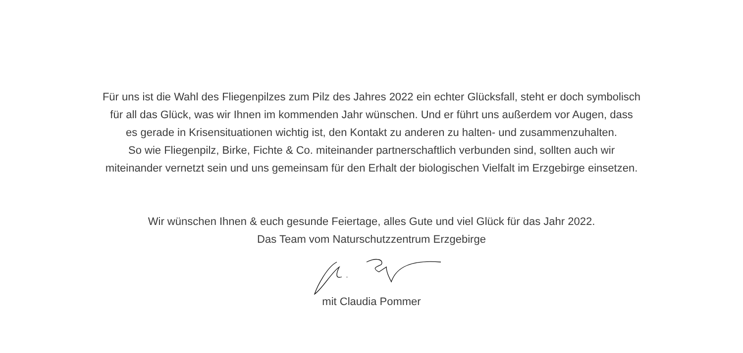Für uns ist die Wahl des Fliegenpilzes zum Pilz des Jahres 2022 ein echter Glücksfall, steht er doch symbolisch
für all das Glück, was wir Ihnen im kommenden Jahr wünschen. Und er führt uns außerdem vor Augen, dass
es gerade in Krisensituationen wichtig ist, den Kontakt zu anderen zu halten- und zusammenzuhalten.
So wie Fliegenpilz, Birke, Fichte & Co. miteinander partnerschaftlich verbunden sind, sollten auch wir
miteinander vernetzt sein und uns gemeinsam für den Erhalt der biologischen Vielfalt im Erzgebirge einsetzen.
Wir wünschen Ihnen & euch gesunde Feiertage, alles Gute und viel Glück für das Jahr 2022.
Das Team vom Naturschutzzentrum Erzgebirge
mit Claudia Pommer